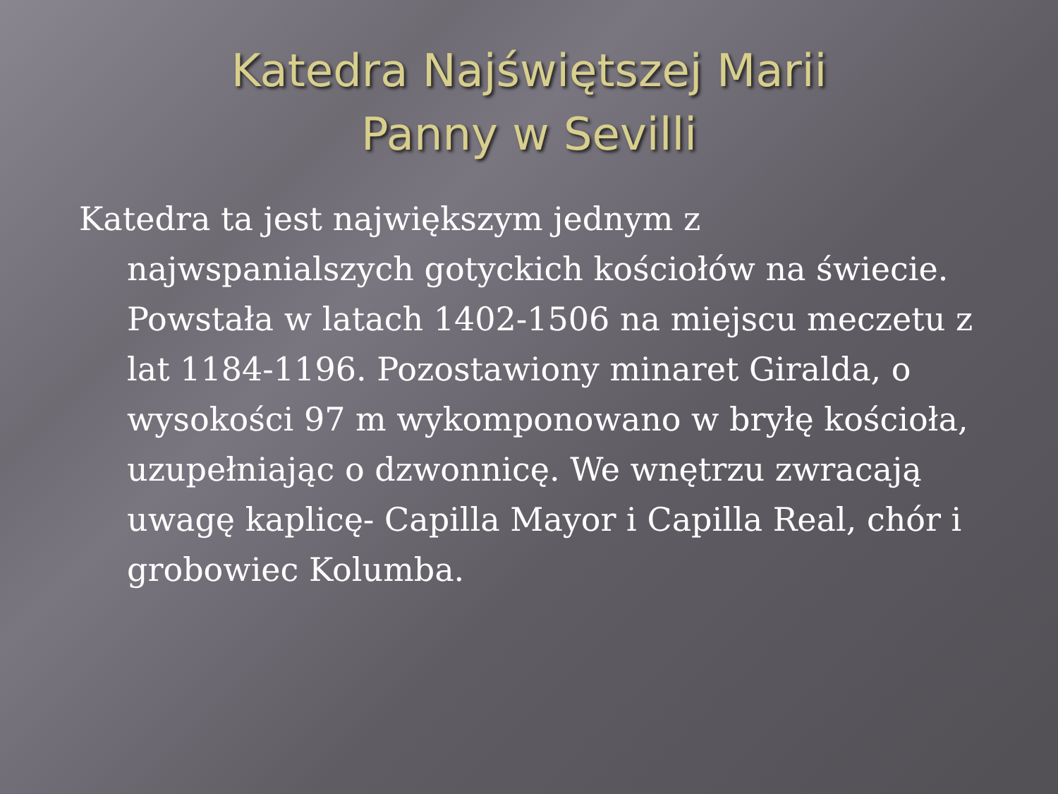Katedra Najświętszej Marii
Panny w Sevilli
Katedra ta jest największym jednym z najwspanialszych gotyckich kościołów na świecie. Powstała w latach 1402-1506 na miejscu meczetu z lat 1184-1196. Pozostawiony minaret Giralda, o wysokości 97 m wykomponowano w bryłę kościoła, uzupełniając o dzwonnicę. We wnętrzu zwracają uwagę kaplicę- Capilla Mayor i Capilla Real, chór i grobowiec Kolumba.